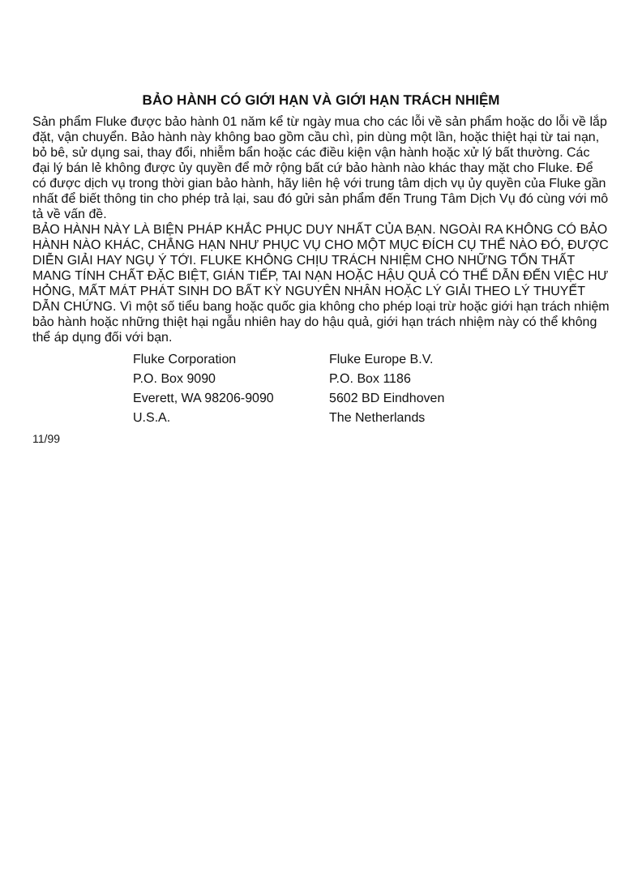BẢO HÀNH CÓ GIỚI HẠN VÀ GIỚI HẠN TRÁCH NHIỆM
Sản phẩm Fluke được bảo hành 01 năm kể từ ngày mua cho các lỗi về sản phẩm hoặc do lỗi về lắp đặt, vận chuyển. Bảo hành này không bao gồm cầu chì, pin dùng một lần, hoặc thiệt hại từ tai nạn, bỏ bê, sử dụng sai, thay đổi, nhiễm bẩn hoặc các điều kiện vận hành hoặc xử lý bất thường. Các đại lý bán lẻ không được ủy quyền để mở rộng bất cứ bảo hành nào khác thay mặt cho Fluke. Để có được dịch vụ trong thời gian bảo hành, hãy liên hệ với trung tâm dịch vụ ủy quyền của Fluke gần nhất để biết thông tin cho phép trả lại, sau đó gửi sản phẩm đến Trung Tâm Dịch Vụ đó cùng với mô tả về vấn đề.
BẢO HÀNH NÀY LÀ BIỆN PHÁP KHẮC PHỤC DUY NHẤT CỦA BẠN. NGOÀI RA KHÔNG CÓ BẢO HÀNH NÀO KHÁC, CHẲNG HẠN NHƯ PHỤC VỤ CHO MỘT MỤC ĐÍCH CỤ THỂ NÀO ĐÓ, ĐƯỢC DIỄN GIẢI HAY NGỤ Ý TỚI. FLUKE KHÔNG CHỊU TRÁCH NHIỆM CHO NHỮNG TỔN THẤT MANG TÍNH CHẤT ĐẶC BIỆT, GIÁN TIẾP, TAI NẠN HOẶC HẬU QUẢ CÓ THỂ DẪN ĐẾN VIỆC HƯ HỎNG, MẤT MÁT PHÁT SINH DO BẤT KỲ NGUYÊN NHÂN HOẶC LÝ GIẢI THEO LÝ THUYẾT DẪN CHỨNG. Vì một số tiểu bang hoặc quốc gia không cho phép loại trừ hoặc giới hạn trách nhiệm bảo hành hoặc những thiệt hại ngẫu nhiên hay do hậu quả, giới hạn trách nhiệm này có thể không thể áp dụng đối với bạn.
Fluke Corporation
P.O. Box 9090
Everett, WA 98206-9090
U.S.A.
Fluke Europe B.V.
P.O. Box 1186
5602 BD Eindhoven
The Netherlands
11/99